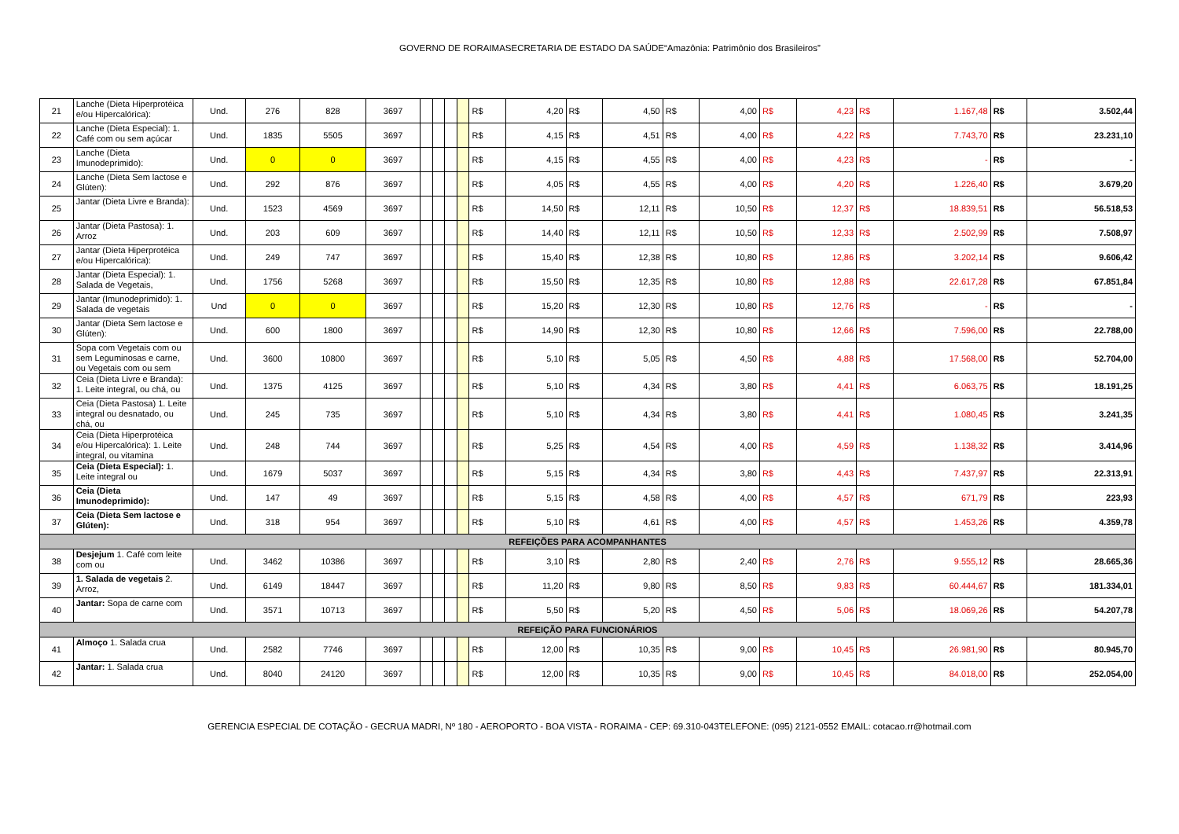GOVERNO DE RORAIMASECRETARIA DE ESTADO DA SAÚDE“Amazônia: Patrimônio dos Brasileiros”
| 21 | Lanche (Dieta Hiperprotéica e/ou Hipercalórica): | Und. | 276 | 828 | 3697 | | | | | R$ | 4,20 | R$ | 4,50 | R$ | 4,00 | R$ | 4,23 | R$ | 1.167,48 | R$ | 3.502,44 |
| 22 | Lanche (Dieta Especial): 1. Café com ou sem açúcar | Und. | 1835 | 5505 | 3697 | | | | | R$ | 4,15 | R$ | 4,51 | R$ | 4,00 | R$ | 4,22 | R$ | 7.743,70 | R$ | 23.231,10 |
| 23 | Lanche (Dieta Imunodeprimido): | Und. | 0 | 0 | 3697 | | | | | R$ | 4,15 | R$ | 4,55 | R$ | 4,00 | R$ | 4,23 | R$ | - | R$ | - |
| 24 | Lanche (Dieta Sem lactose e Glúten): | Und. | 292 | 876 | 3697 | | | | | R$ | 4,05 | R$ | 4,55 | R$ | 4,00 | R$ | 4,20 | R$ | 1.226,40 | R$ | 3.679,20 |
| 25 | Jantar (Dieta Livre e Branda): | Und. | 1523 | 4569 | 3697 | | | | | R$ | 14,50 | R$ | 12,11 | R$ | 10,50 | R$ | 12,37 | R$ | 18.839,51 | R$ | 56.518,53 |
| 26 | Jantar (Dieta Pastosa): 1. Arroz | Und. | 203 | 609 | 3697 | | | | | R$ | 14,40 | R$ | 12,11 | R$ | 10,50 | R$ | 12,33 | R$ | 2.502,99 | R$ | 7.508,97 |
| 27 | Jantar (Dieta Hiperprotéica e/ou Hipercalórica): | Und. | 249 | 747 | 3697 | | | | | R$ | 15,40 | R$ | 12,38 | R$ | 10,80 | R$ | 12,86 | R$ | 3.202,14 | R$ | 9.606,42 |
| 28 | Jantar (Dieta Especial): 1. Salada de Vegetais, | Und. | 1756 | 5268 | 3697 | | | | | R$ | 15,50 | R$ | 12,35 | R$ | 10,80 | R$ | 12,88 | R$ | 22.617,28 | R$ | 67.851,84 |
| 29 | Jantar (Imunodeprimido): 1. Salada de vegetais | Und | 0 | 0 | 3697 | | | | | R$ | 15,20 | R$ | 12,30 | R$ | 10,80 | R$ | 12,76 | R$ | - | R$ | - |
| 30 | Jantar (Dieta Sem lactose e Glúten): | Und. | 600 | 1800 | 3697 | | | | | R$ | 14,90 | R$ | 12,30 | R$ | 10,80 | R$ | 12,66 | R$ | 7.596,00 | R$ | 22.788,00 |
| 31 | Sopa com Vegetais com ou sem Leguminosas e carne, ou Vegetais com ou sem | Und. | 3600 | 10800 | 3697 | | | | | R$ | 5,10 | R$ | 5,05 | R$ | 4,50 | R$ | 4,88 | R$ | 17.568,00 | R$ | 52.704,00 |
| 32 | Ceia (Dieta Livre e Branda): 1. Leite integral, ou chá, ou | Und. | 1375 | 4125 | 3697 | | | | | R$ | 5,10 | R$ | 4,34 | R$ | 3,80 | R$ | 4,41 | R$ | 6.063,75 | R$ | 18.191,25 |
| 33 | Ceia (Dieta Pastosa) 1. Leite integral ou desnatado, ou chá, ou | Und. | 245 | 735 | 3697 | | | | | R$ | 5,10 | R$ | 4,34 | R$ | 3,80 | R$ | 4,41 | R$ | 1.080,45 | R$ | 3.241,35 |
| 34 | Ceia (Dieta Hiperprotéica e/ou Hipercalórica): 1. Leite integral, ou vitamina | Und. | 248 | 744 | 3697 | | | | | R$ | 5,25 | R$ | 4,54 | R$ | 4,00 | R$ | 4,59 | R$ | 1.138,32 | R$ | 3.414,96 |
| 35 | Ceia (Dieta Especial): 1. Leite integral ou | Und. | 1679 | 5037 | 3697 | | | | | R$ | 5,15 | R$ | 4,34 | R$ | 3,80 | R$ | 4,43 | R$ | 7.437,97 | R$ | 22.313,91 |
| 36 | Ceia (Dieta Imunodeprimido): | Und. | 147 | 49 | 3697 | | | | | R$ | 5,15 | R$ | 4,58 | R$ | 4,00 | R$ | 4,57 | R$ | 671,79 | R$ | 223,93 |
| 37 | Ceia (Dieta Sem lactose e Glúten): | Und. | 318 | 954 | 3697 | | | | | R$ | 5,10 | R$ | 4,61 | R$ | 4,00 | R$ | 4,57 | R$ | 1.453,26 | R$ | 4.359,78 |
| REFEIÇÕES PARA ACOMPANHANTES | | | | | | | | | | | | | | | | | | | | | |
| 38 | Desjejum 1. Café com leite com ou | Und. | 3462 | 10386 | 3697 | | | | | R$ | 3,10 | R$ | 2,80 | R$ | 2,40 | R$ | 2,76 | R$ | 9.555,12 | R$ | 28.665,36 |
| 39 | 1. Salada de vegetais 2. Arroz, | Und. | 6149 | 18447 | 3697 | | | | | R$ | 11,20 | R$ | 9,80 | R$ | 8,50 | R$ | 9,83 | R$ | 60.444,67 | R$ | 181.334,01 |
| 40 | Jantar: Sopa de carne com | Und. | 3571 | 10713 | 3697 | | | | | R$ | 5,50 | R$ | 5,20 | R$ | 4,50 | R$ | 5,06 | R$ | 18.069,26 | R$ | 54.207,78 |
| REFEIÇÃO PARA FUNCIONÁRIOS | | | | | | | | | | | | | | | | | | | | | |
| 41 | Almoço 1. Salada crua | Und. | 2582 | 7746 | 3697 | | | | | R$ | 12,00 | R$ | 10,35 | R$ | 9,00 | R$ | 10,45 | R$ | 26.981,90 | R$ | 80.945,70 |
| 42 | Jantar: 1. Salada crua | Und. | 8040 | 24120 | 3697 | | | | | R$ | 12,00 | R$ | 10,35 | R$ | 9,00 | R$ | 10,45 | R$ | 84.018,00 | R$ | 252.054,00 |
GERENCIA ESPECIAL DE COTAÇÃO - GECRUA MADRI, Nº 180 - AEROPORTO - BOA VISTA - RORAIMA - CEP: 69.310-043TELEFONE: (095) 2121-0552 EMAIL: cotacao.rr@hotmail.com